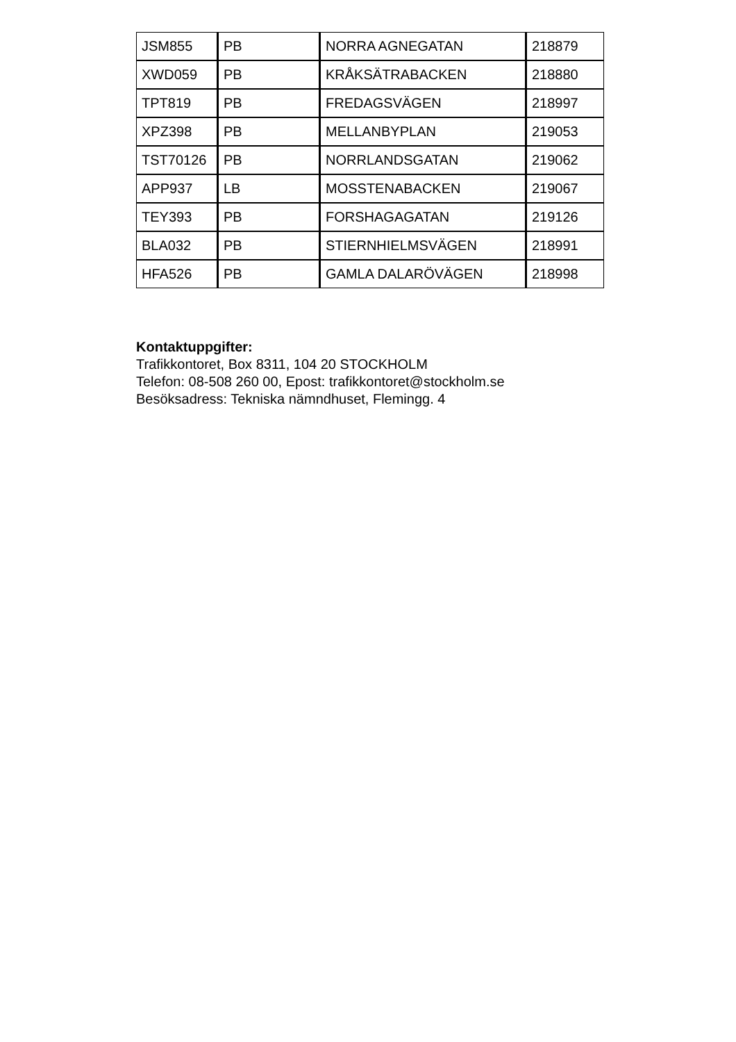| JSM855 | PB | NORRA AGNEGATAN | 218879 |
| XWD059 | PB | KRÅKSÄTRABACKEN | 218880 |
| TPT819 | PB | FREDAGSVÄGEN | 218997 |
| XPZ398 | PB | MELLANBYPLAN | 219053 |
| TST70126 | PB | NORRLANDSGATAN | 219062 |
| APP937 | LB | MOSSTENABACKEN | 219067 |
| TEY393 | PB | FORSHAGAGATAN | 219126 |
| BLA032 | PB | STIERNHIELMSVÄGEN | 218991 |
| HFA526 | PB | GAMLA DALARÖVÄGEN | 218998 |
Kontaktuppgifter:
Trafikkontoret, Box 8311, 104 20 STOCKHOLM
Telefon: 08-508 260 00, Epost: trafikkontoret@stockholm.se
Besöksadress: Tekniska nämndhuset, Flemingg. 4